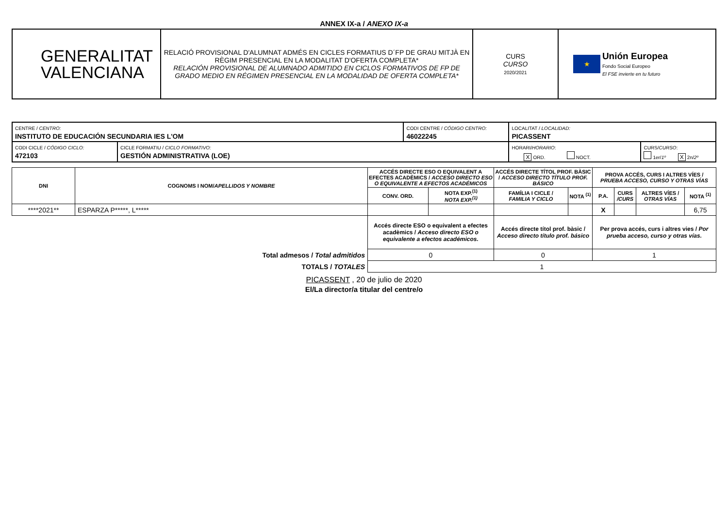ANNEX IX-a / ANEXO IX-a
| GENERALITAT VALENCIANA | RELACIÓ PROVISIONAL D'ALUMNAT ADMÉS EN CICLES FORMATIUS D´FP DE GRAU MITJÀ EN RÈGIM PRESENCIAL EN LA MODALITAT D'OFERTA COMPLETA* RELACIÓN PROVISIONAL DE ALUMNADO ADMITIDO EN CICLOS FORMATIVOS DE FP DE GRADO MEDIO EN RÉGIMEN PRESENCIAL EN LA MODALIDAD DE OFERTA COMPLETA* | CURS CURSO 2020/2021 | ★ Unión Europea Fondo Social Europeo El FSE invierte en tu futuro |
| CENTRE / CENTRO: INSTITUTO DE EDUCACIÓN SECUNDARIA IES L'OM | | CODI CENTRE / CÓDIGO CENTRO: 46022245 | LOCALITAT / LOCALIDAD: PICASSENT | |
| CODI CICLE / CÓDIGO CICLO: 472103 | CICLE FORMATIU / CICLO FORMATIVO: GESTIÓN ADMINISTRATIVA (LOE) | | HORARI/ HORARIO : X ORD. NOCT. | CURS/ CURSO : 1er/ 1º X 2n/ 2º |
| DNI | COGNOMS I NOM/ APELLIDOS Y NOMBRE | ACCÉS DIRECTE ESO O EQUIVALENT A EFECTES ACADÈMICS / ACCESO DIRECTO ESO O EQUIVALENTE A EFECTOS ACADÉMICOS | | ACCÉS DIRECTE TÍTOL PROF. BÀSIC / ACCESO DIRECTO TÍTULO PROF. BÁSICO | | PROVA ACCÉS, CURS I ALTRES VÍES / PRUEBA ACCESO, CURSO Y OTRAS VÍAS | | | |
| --- | --- | --- | --- | --- | --- | --- | --- | --- | --- |
| | | CONV. ORD. | NOTA EXP.<sup>(1)</sup> NOTA EXP.<sup>(1)</sup> | FAMÍLIA I CICLE / FAMILIA Y CICLO | NOTA <sup>(1)</sup> | P.A. | CURS /CURS | ALTRES VÍES / OTRAS VÍAS | NOTA <sup>(1)</sup> |
| ****2021** | ESPARZA P*****, L***** | | | | | X | | | 6,75 |
| | | Accés directe ESO o equivalent a efectes acadèmics / Acceso directo ESO o equivalente a efectos académicos. | | Accés directe títol prof. bàsic / Acceso directo título prof. básico | | Per prova accés, curs i altres vies / Por prueba acceso, curso y otras vías. | | | |
| Total admesos / Total admitidos | | 0 | | 0 | | 1 | | | |
| TOTALS / TOTALES | | 1 | | | | | | | |
PICASSENT , 20 de julio de 2020
El/La director/a titular del centre/o